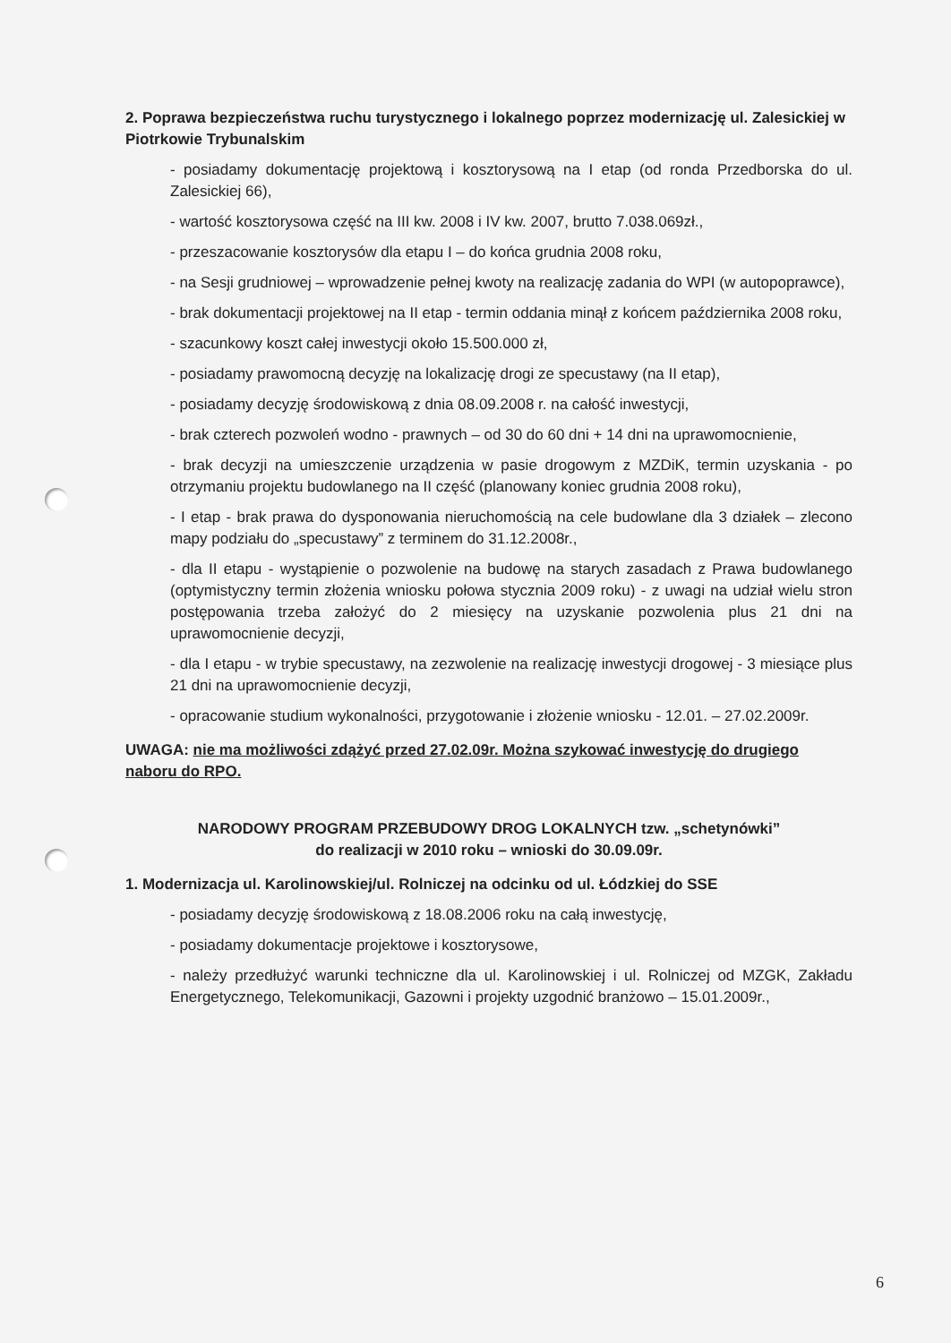2. Poprawa bezpieczeństwa ruchu turystycznego i lokalnego poprzez modernizację ul. Zalesickiej w Piotrkowie Trybunalskim
- posiadamy dokumentację projektową i kosztorysową na I etap (od ronda Przedborska do ul. Zalesickiej 66),
- wartość kosztorysowa część na III kw. 2008 i IV kw. 2007, brutto 7.038.069zł.,
- przeszacowanie kosztorysów dla etapu I – do końca grudnia 2008 roku,
- na Sesji grudniowej – wprowadzenie pełnej kwoty na realizację zadania do WPI (w autopoprawce),
- brak dokumentacji projektowej na II etap - termin oddania minął z końcem października 2008 roku,
- szacunkowy koszt całej inwestycji około 15.500.000 zł,
- posiadamy prawomocną decyzję na lokalizację drogi ze specustawy (na II etap),
- posiadamy decyzję środowiskową z dnia 08.09.2008 r. na całość inwestycji,
- brak czterech pozwoleń wodno - prawnych – od 30 do 60 dni + 14 dni na uprawomocnienie,
- brak decyzji na umieszczenie urządzenia w pasie drogowym z MZDiK, termin uzyskania - po otrzymaniu projektu budowlanego na II część (planowany koniec grudnia 2008 roku),
- I etap - brak prawa do dysponowania nieruchomością na cele budowlane dla 3 działek – zlecono mapy podziału do „specustawy” z terminem do 31.12.2008r.,
- dla II etapu - wystąpienie o pozwolenie na budowę na starych zasadach z Prawa budowlanego (optymistyczny termin złożenia wniosku połowa stycznia 2009 roku) - z uwagi na udział wielu stron postępowania trzeba założyć do 2 miesięcy na uzyskanie pozwolenia plus 21 dni na uprawomocnienie decyzji,
- dla I etapu - w trybie specustawy, na zezwolenie na realizację inwestycji drogowej - 3 miesiące plus 21 dni na uprawomocnienie decyzji,
- opracowanie studium wykonalności, przygotowanie i złożenie wniosku - 12.01. – 27.02.2009r.
UWAGA: nie ma możliwości zdążyć przed 27.02.09r. Można szykować inwestycję do drugiego naboru do RPO.
NARODOWY PROGRAM PRZEBUDOWY DROG LOKALNYCH tzw. „schetynówki”
do realizacji w 2010 roku – wnioski do 30.09.09r.
1. Modernizacja ul. Karolinowskiej/ul. Rolniczej na odcinku od ul. Łódzkiej do SSE
- posiadamy decyzję środowiskową z 18.08.2006 roku na całą inwestycję,
- posiadamy dokumentacje projektowe i kosztorysowe,
- należy przedłużyć warunki techniczne dla ul. Karolinowskiej i ul. Rolniczej od MZGK, Zakładu Energetycznego, Telekomunikacji, Gazowni i projekty uzgodnić branżowo – 15.01.2009r.,
6